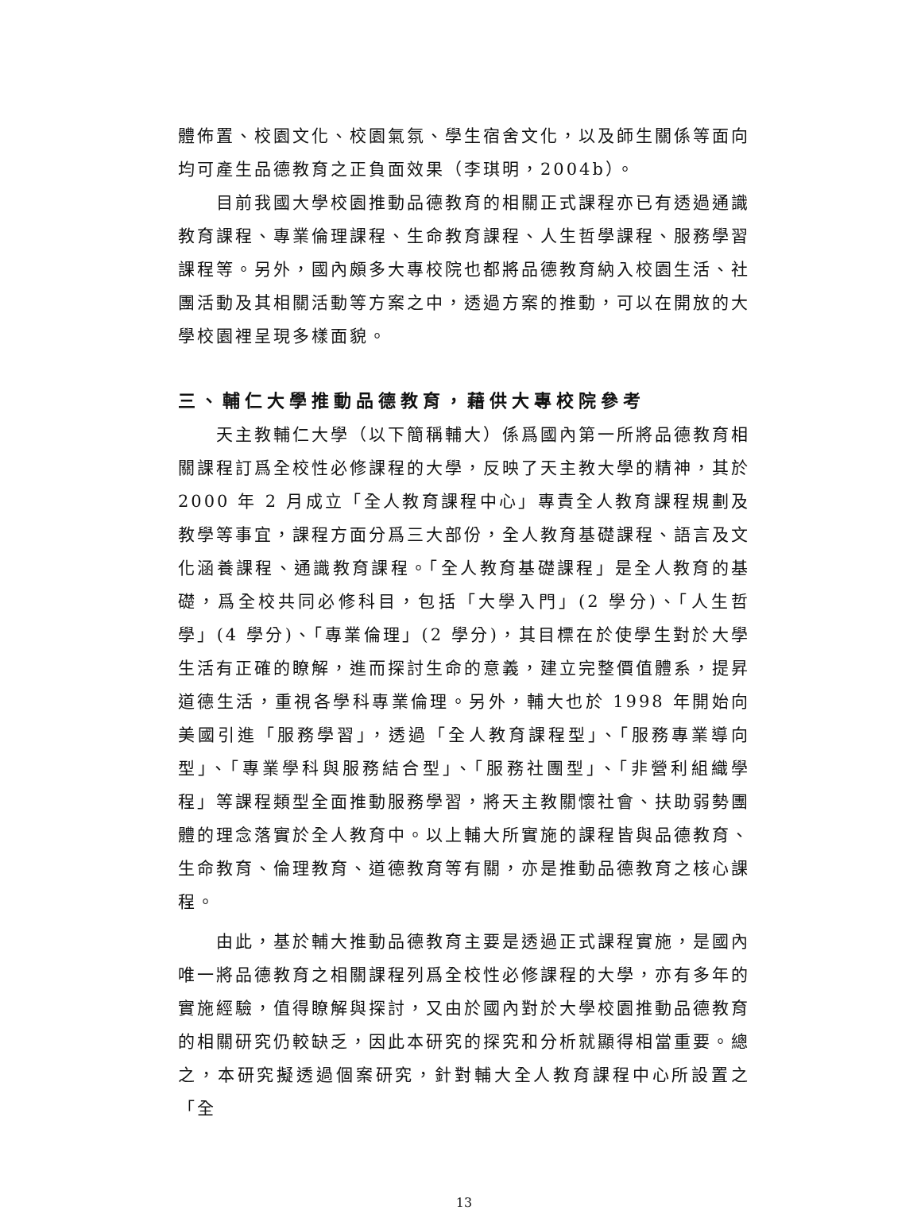體佈置、校園文化、校園氣氛、學生宿舍文化，以及師生關係等面向均可產生品德教育之正負面效果（李琪明，2004b）。
目前我國大學校園推動品德教育的相關正式課程亦已有透過通識教育課程、專業倫理課程、生命教育課程、人生哲學課程、服務學習課程等。另外，國內頗多大專校院也都將品德教育納入校園生活、社團活動及其相關活動等方案之中，透過方案的推動，可以在開放的大學校園裡呈現多樣面貌。
三、輔仁大學推動品德教育，藉供大專校院參考
天主教輔仁大學（以下簡稱輔大）係爲國內第一所將品德教育相關課程訂爲全校性必修課程的大學，反映了天主教大學的精神，其於 2000 年 2 月成立「全人教育課程中心」專責全人教育課程規劃及教學等事宜，課程方面分爲三大部份，全人教育基礎課程、語言及文化涵養課程、通識教育課程。「全人教育基礎課程」是全人教育的基礎，爲全校共同必修科目，包括「大學入門」(2 學分)、「人生哲學」(4 學分)、「專業倫理」(2 學分)，其目標在於使學生對於大學生活有正確的瞭解，進而探討生命的意義，建立完整價值體系，提昇道德生活，重視各學科專業倫理。另外，輔大也於 1998 年開始向美國引進「服務學習」，透過「全人教育課程型」、「服務專業導向型」、「專業學科與服務結合型」、「服務社團型」、「非營利組織學程」等課程類型全面推動服務學習，將天主教關懷社會、扶助弱勢團體的理念落實於全人教育中。以上輔大所實施的課程皆與品德教育、生命教育、倫理教育、道德教育等有關，亦是推動品德教育之核心課程。
由此，基於輔大推動品德教育主要是透過正式課程實施，是國內唯一將品德教育之相關課程列爲全校性必修課程的大學，亦有多年的實施經驗，值得瞭解與探討，又由於國內對於大學校園推動品德教育的相關研究仍較缺乏，因此本研究的探究和分析就顯得相當重要。總之，本研究擬透過個案研究，針對輔大全人教育課程中心所設置之「全
13